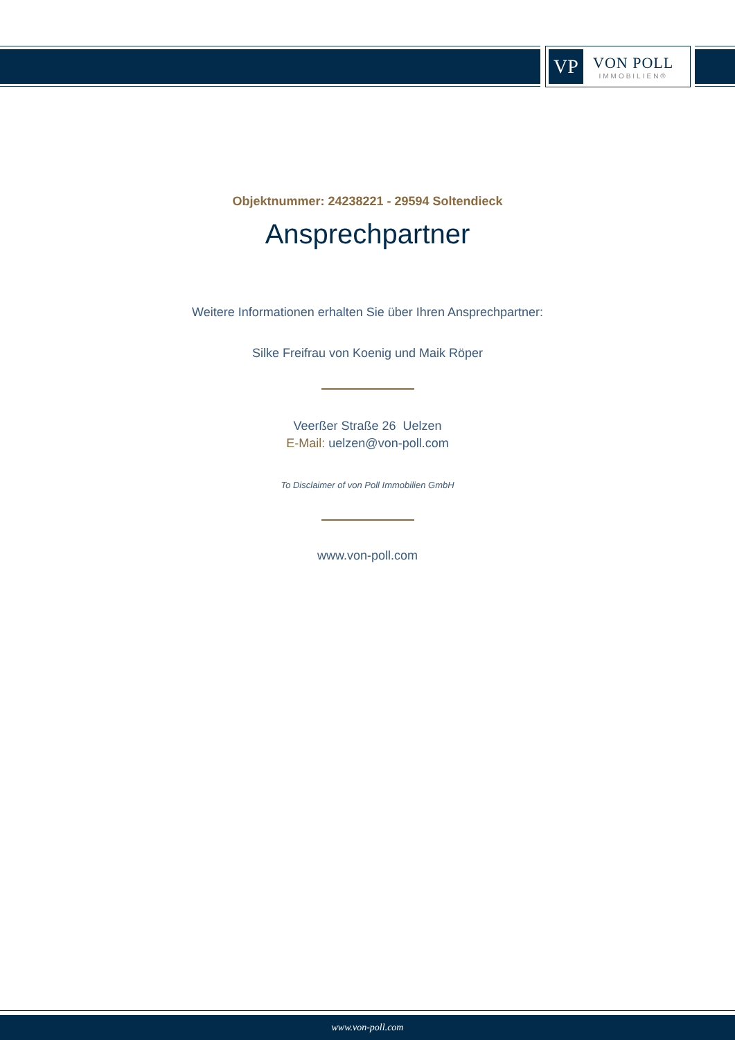VP
VON POLL
IMMOBILIEN®
Objektnummer: 24238221 - 29594 Soltendieck
Ansprechpartner
Weitere Informationen erhalten Sie über Ihren Ansprechpartner:
Silke Freifrau von Koenig und Maik Röper
Veerßer Straße 26 Uelzen
E-Mail: uelzen@von-poll.com
To Disclaimer of von Poll Immobilien GmbH
www.von-poll.com
www.von-poll.com